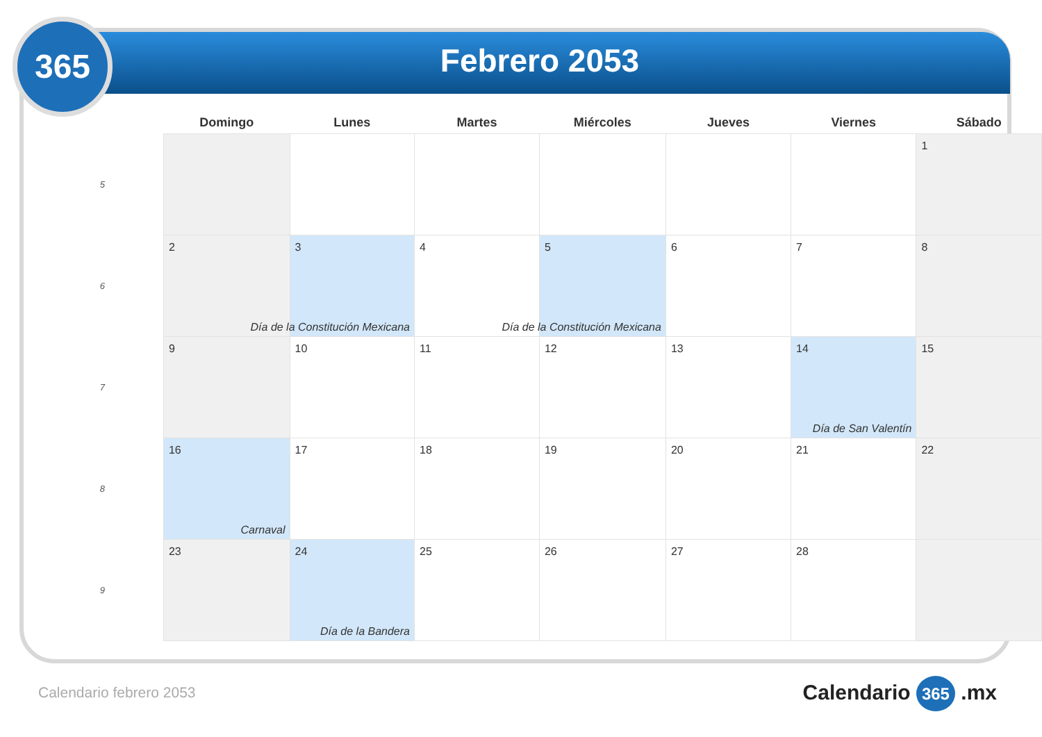365
Febrero 2053
| | Domingo | Lunes | Martes | Miércoles | Jueves | Viernes | Sábado |
| --- | --- | --- | --- | --- | --- | --- | --- |
| 5 | | | | | | | 1 |
| 6 | 2 | 3 Día de la Constitución Mexicana | 4 | 5 Día de la Constitución Mexicana | 6 | 7 | 8 |
| 7 | 9 | 10 | 11 | 12 | 13 | 14 Día de San Valentín | 15 |
| 8 | 16 Carnaval | 17 | 18 | 19 | 20 | 21 | 22 |
| 9 | 23 | 24 Día de la Bandera | 25 | 26 | 27 | 28 | |
Calendario febrero 2053 Calendario 365 .mx